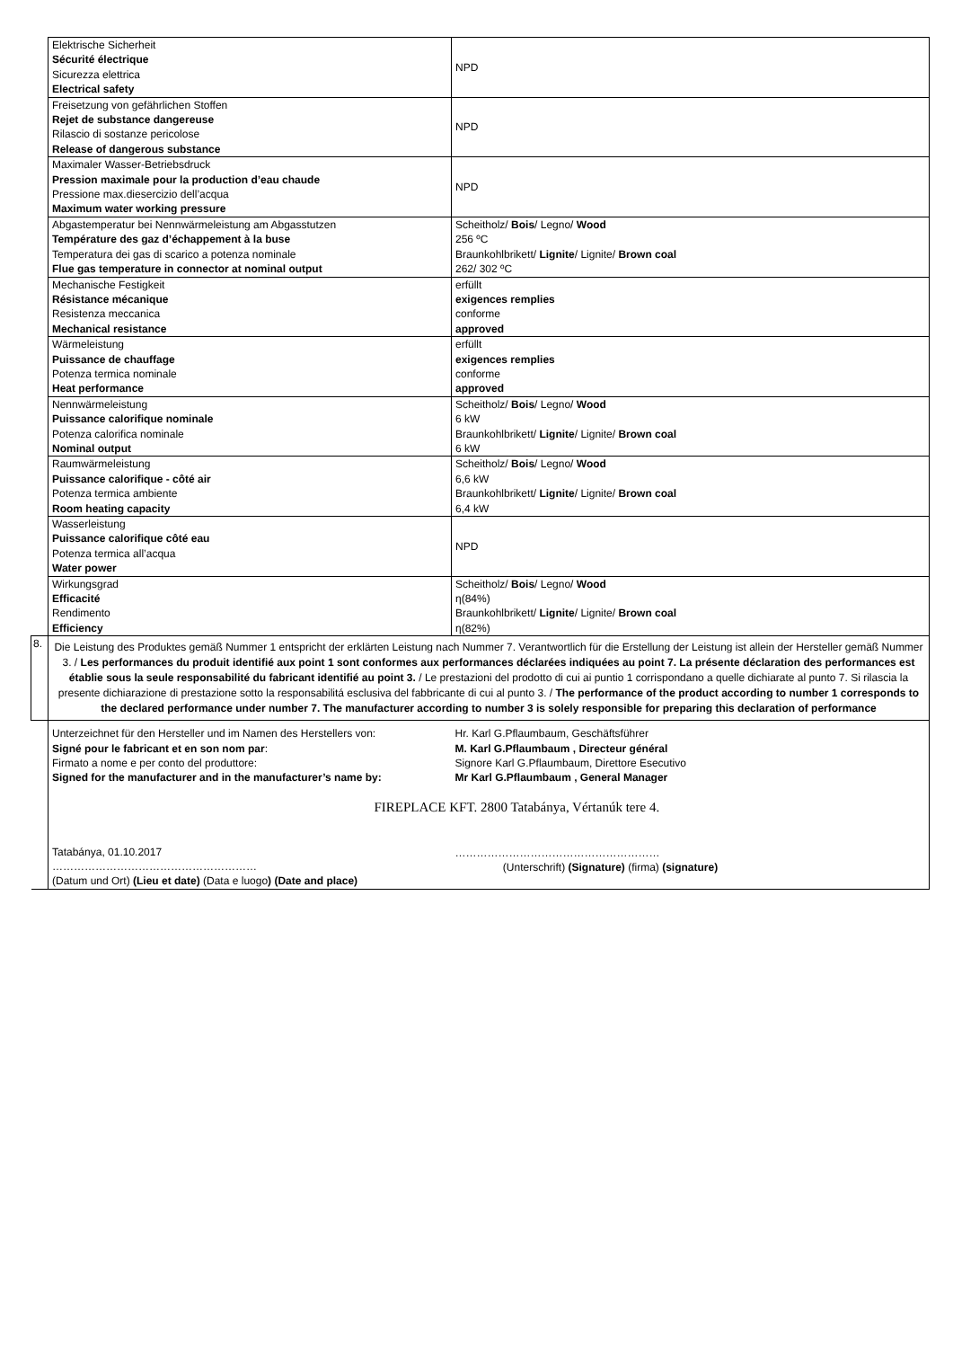| | Elektrische Sicherheit Sécurité électrique Sicurezza elettrica Electrical safety | NPD |
| | Freisetzung von gefährlichen Stoffen Rejet de substance dangereuse Rilascio di sostanze pericolose Release of dangerous substance | NPD |
| | Maximaler Wasser-Betriebsdruck Pression maximale pour la production d’eau chaude Pressione max.diesercizio dell’acqua Maximum water working pressure | NPD |
| | Abgastemperatur bei Nennwärmeleistung am Abgasstutzen Température des gaz d’échappement à la buse Temperatura dei gas di scarico a potenza nominale Flue gas temperature in connector at nominal output | Scheitholz/ Bois / Legno/ Wood 256 ºC Braunkohlbrikett/ Lignite / Lignite/ Brown coal 262/ 302 ºC |
| | Mechanische Festigkeit Résistance mécanique Resistenza meccanica Mechanical resistance | erfüllt exigences remplies conforme approved |
| | Wärmeleistung Puissance de chauffage Potenza termica nominale Heat performance | erfüllt exigences remplies conforme approved |
| | Nennwärmeleistung Puissance calorifique nominale Potenza calorifica nominale Nominal output | Scheitholz/ Bois / Legno/ Wood 6 kW Braunkohlbrikett/ Lignite / Lignite/ Brown coal 6 kW |
| | Raumwärmeleistung Puissance calorifique - côté air Potenza termica ambiente Room heating capacity | Scheitholz/ Bois / Legno/ Wood 6,6 kW Braunkohlbrikett/ Lignite / Lignite/ Brown coal 6,4 kW |
| | Wasserleistung Puissance calorifique côté eau Potenza termica all’acqua Water power | NPD |
| | Wirkungsgrad Efficacité Rendimento Efficiency | Scheitholz/ Bois / Legno/ Wood η(84%) Braunkohlbrikett/ Lignite / Lignite/ Brown coal η(82%) |
| 8. | Die Leistung des Produktes gemäß Nummer 1 entspricht der erklärten Leistung nach Nummer 7. Verantwortlich für die Erstellung der Leistung ist allein der Hersteller gemäß Nummer 3. / Les performances du produit identifié aux point 1 sont conformes aux performances déclarées indiquées au point 7. La présente déclaration des performances est établie sous la seule responsabilité du fabricant identifié au point 3. / Le prestazioni del prodotto di cui ai puntio 1 corrispondano a quelle dichiarate al punto 7. Si rilascia la presente dichiarazione di prestazione sotto la responsabilitá esclusiva del fabbricante di cui al punto 3. / The performance of the product according to number 1 corresponds to the declared performance under number 7. The manufacturer according to number 3 is solely responsible for preparing this declaration of performance | |
| | Unterzeichnet für den Hersteller und im Namen des Herstellers von: Signé pour le fabricant et en son nom par : Firmato a nome e per conto del produttore: Signed for the manufacturer and in the manufacturer’s name by: Tatabánya, 01.10.2017 ………………………………………………… (Datum und Ort) (Lieu et date) (Data e luogo ) (Date and place) | Hr. Karl G.Pflaumbaum, Geschäftsführer M. Karl G.Pflaumbaum , Directeur général Signore Karl G.Pflaumbaum, Direttore Esecutivo Mr Karl G.Pflaumbaum , General Manager FIREPLACE KFT. 2800 Tatabánya, Vértanúk tere 4. ………………………………………………… (Unterschrift) (Signature) (firma) (signature) |